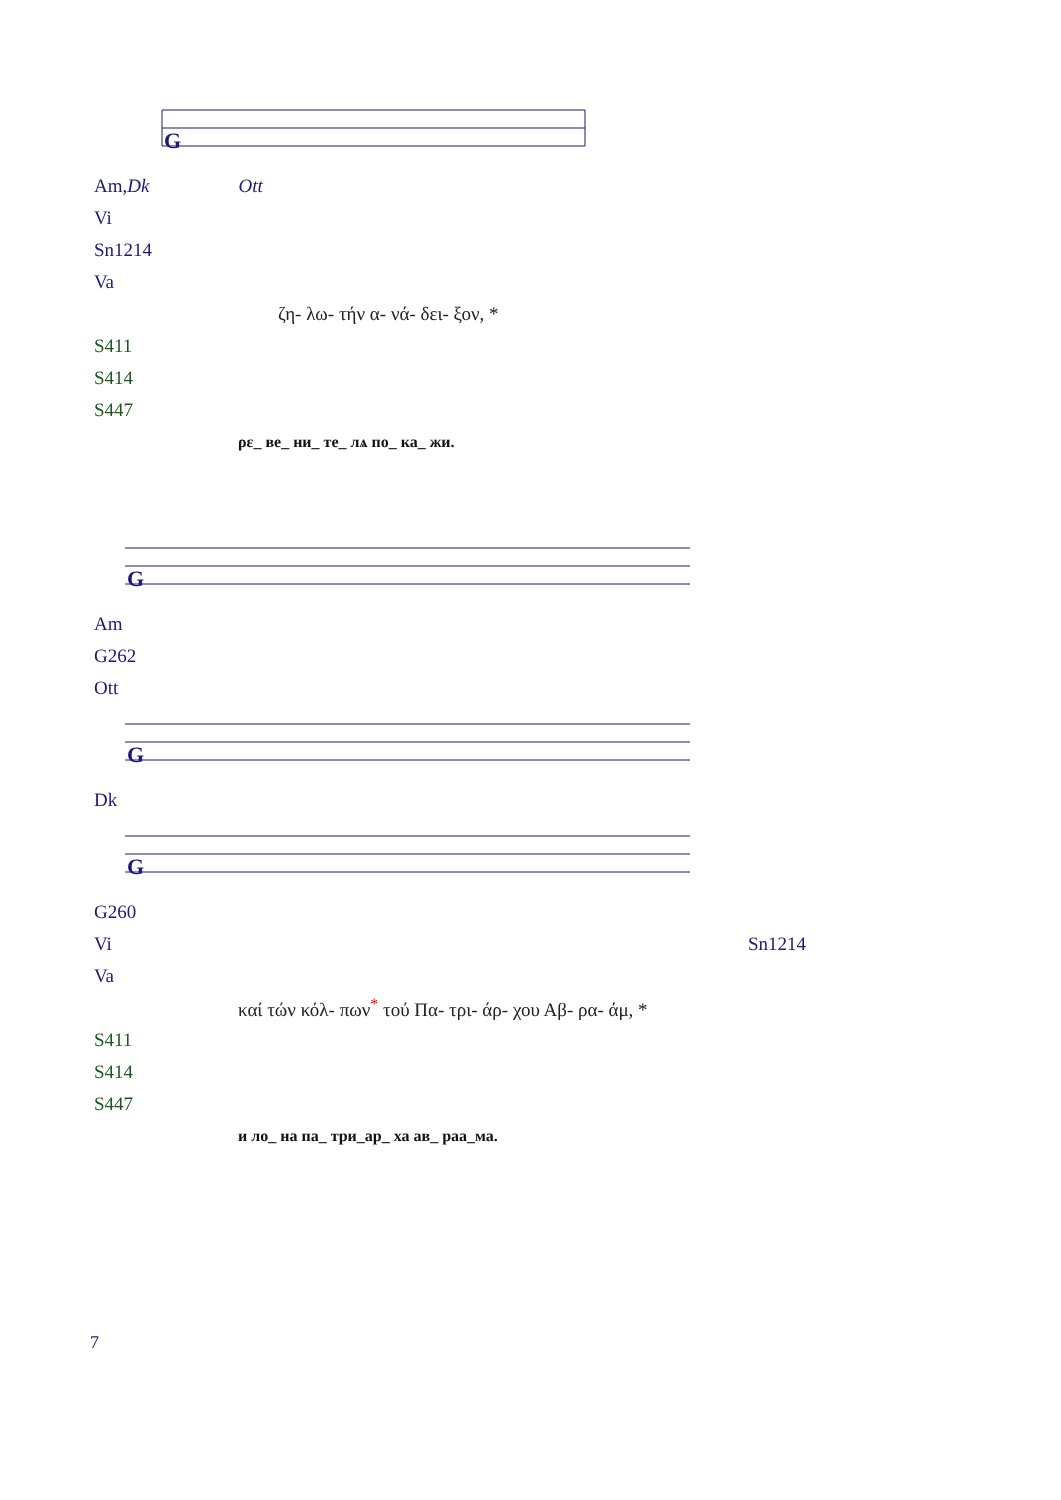G
| Am, Dk | | Ott |
| Vi | | |
| Sn1214 | | |
| Va | | |
| | ζη- λω- τήν α- νά- δει- ξον, * | |
| S411 | | |
| S414 | | |
| S447 | | |
| | ρε_ ве_ ни_ те_ лѧ по_ ка_ жи. | |
G
| Am |
| G262 |
| Ott |
G
| Dk |
G
| G260 | |
| Vi | Sn1214 |
| Va | |
| | καί τών κόλ- πων<sup>*</sup> τού Πα- τρι- άρ- χου Αβ- ρα- άμ, * |
| S411 | |
| S414 | |
| S447 | |
| | и ло_ на па_ три_ар_ ха ав_ раа_ма. |
7